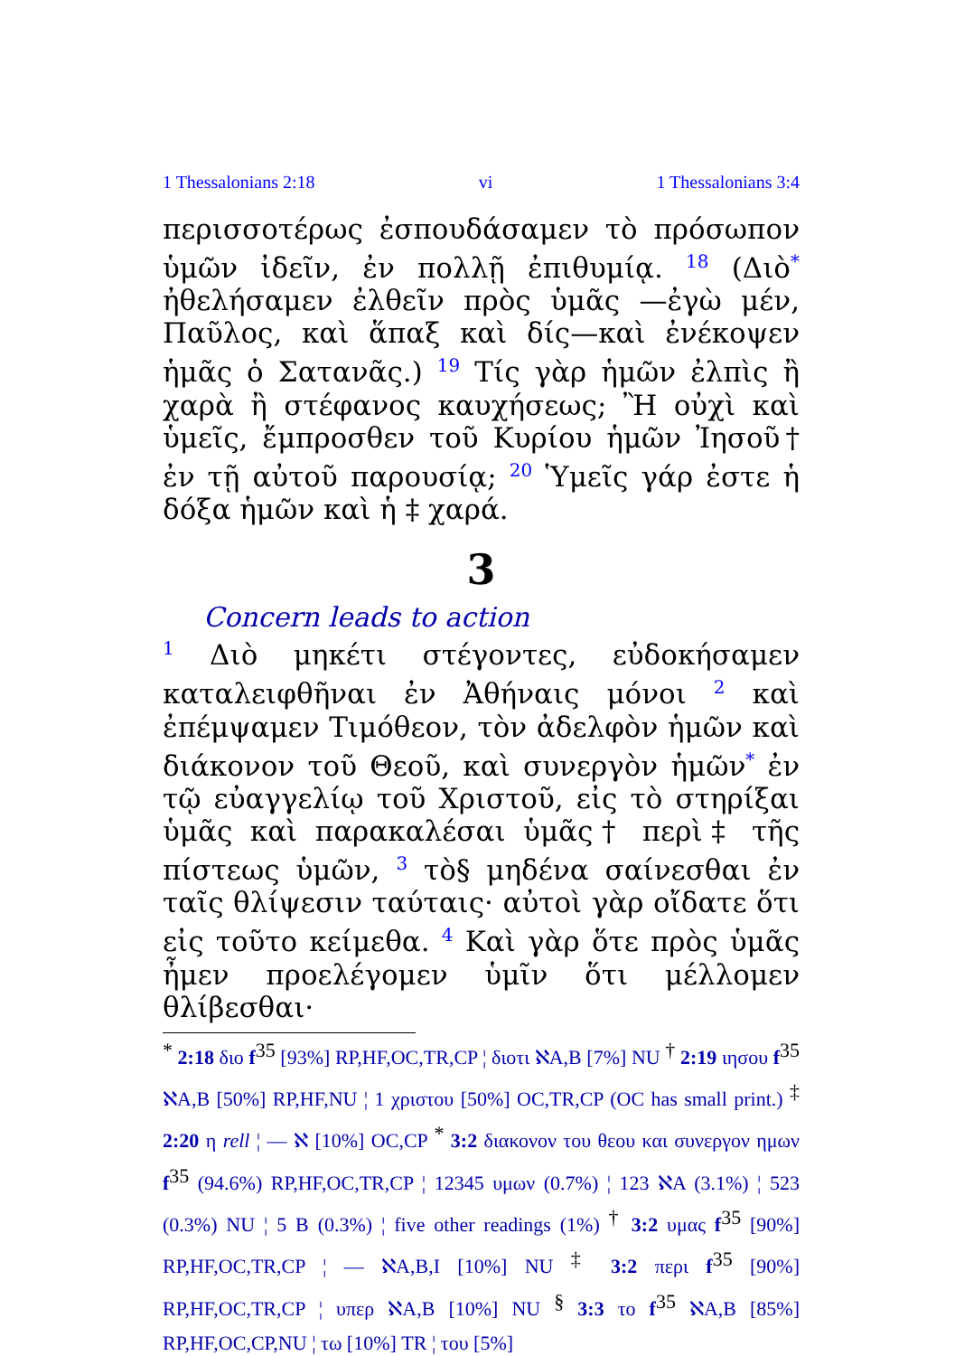1 Thessalonians 2:18 vi 1 Thessalonians 3:4
περισσοτέρως ἐσπουδάσαμεν τὸ πρόσωπον ὑμῶν ἰδεῖν, ἐν πολλῇ ἐπιθυμίᾳ. <sup>18</sup> (Διὸ<sup>*</sup> ἠθελήσαμεν ἐλθεῖν πρὸς ὑμᾶς —ἐγὼ μέν, Παῦλος, καὶ ἅπαξ καὶ δίς—καὶ ἐνέκοψεν ἡμᾶς ὁ Σατανᾶς.) <sup>19</sup> Τίς γὰρ ἡμῶν ἐλπὶς ἢ χαρὰ ἢ στέφανος καυχήσεως; Ἢ οὐχὶ καὶ ὑμεῖς, ἔμπροσθεν τοῦ Κυρίου ἡμῶν Ἰησοῦ† ἐν τῇ αὐτοῦ παρουσίᾳ; <sup>20</sup> Ὑμεῖς γάρ ἐστε ἡ δόξα ἡμῶν καὶ ἡ ‡ χαρά.
3
Concern leads to action
<sup>1</sup> Διὸ μηκέτι στέγοντες, εὐδοκήσαμεν καταλειφθῆναι ἐν Ἀθήναις μόνοι <sup>2</sup> καὶ ἐπέμψαμεν Τιμόθεον, τὸν ἀδελφὸν ἡμῶν καὶ διάκονον τοῦ Θεοῦ, καὶ συνεργὸν ἡμῶν<sup>*</sup> ἐν τῷ εὐαγγελίῳ τοῦ Χριστοῦ, εἰς τὸ στηρίξαι ὑμᾶς καὶ παρακαλέσαι ὑμᾶς† περὶ‡ τῆς πίστεως ὑμῶν, <sup>3</sup> τὸ§ μηδένα σαίνεσθαι ἐν ταῖς θλίψεσιν ταύταις· αὐτοὶ γὰρ οἴδατε ὅτι εἰς τοῦτο κείμεθα. <sup>4</sup> Καὶ γὰρ ὅτε πρὸς ὑμᾶς ἦμεν προελέγομεν ὑμῖν ὅτι μέλλομεν θλίβεσθαι·
<sup>*</sup> 2:18 διο f<sup>35</sup> [93%] RP,HF,OC,TR,CP ¦ διοτι ℵA,B [7%] NU <sup>†</sup> 2:19 ιησου f<sup>35</sup> ℵA,B [50%] RP,HF,NU ¦ 1 χριστου [50%] OC,TR,CP (OC has small print.) <sup>‡</sup> 2:20 η rell ¦ — ℵ [10%] OC,CP <sup>*</sup> 3:2 διακονον του θεου και συνεργον ημων f<sup>35</sup> (94.6%) RP,HF,OC,TR,CP ¦ 12345 υμων (0.7%) ¦ 123 ℵA (3.1%) ¦ 523 (0.3%) NU ¦ 5 B (0.3%) ¦ five other readings (1%) <sup>†</sup> 3:2 υμας f<sup>35</sup> [90%] RP,HF,OC,TR,CP ¦ — ℵA,B,I [10%] NU <sup>‡</sup> 3:2 περι f<sup>35</sup> [90%] RP,HF,OC,TR,CP ¦ υπερ ℵA,B [10%] NU <sup>§</sup> 3:3 το f<sup>35</sup> ℵA,B [85%] RP,HF,OC,CP,NU ¦ τω [10%] TR ¦ του [5%]